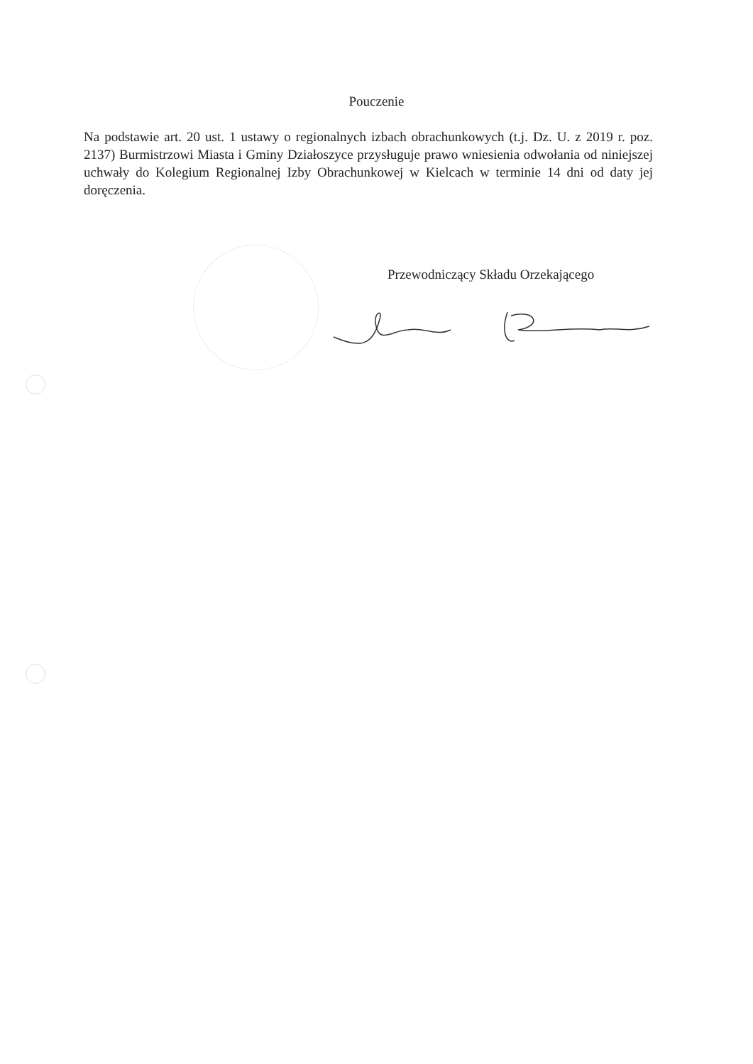Pouczenie
Na podstawie art. 20 ust. 1 ustawy o regionalnych izbach obrachunkowych (t.j. Dz. U. z 2019 r. poz. 2137) Burmistrzowi Miasta i Gminy Działoszyce przysługuje prawo wniesienia odwołania od niniejszej uchwały do Kolegium Regionalnej Izby Obrachunkowej w Kielcach w terminie 14 dni od daty jej doręczenia.
Przewodniczący Składu Orzekającego